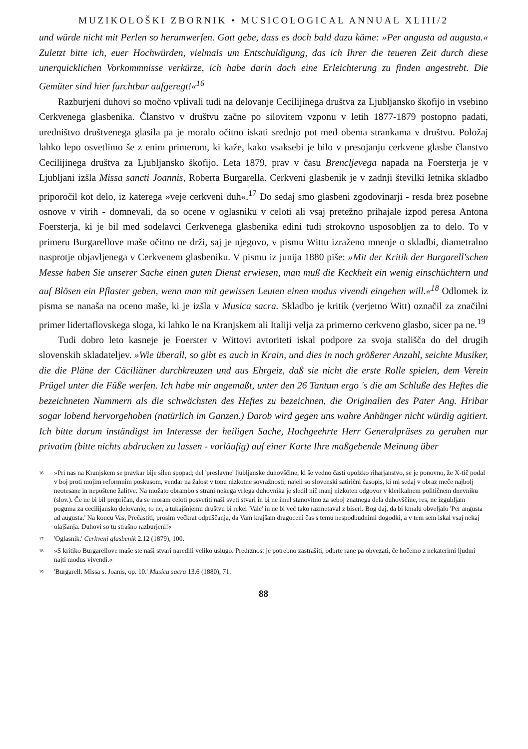MUZIKOLOŠKI ZBORNIK • MUSICOLOGICAL ANNUAL XLIII/2
und würde nicht mit Perlen so herumwerfen. Gott gebe, dass es doch bald dazu käme: »Per angusta ad augusta.« Zuletzt bitte ich, euer Hochwürden, vielmals um Entschuldigung, das ich Ihrer die teueren Zeit durch diese unerquicklichen Vorkommnisse verkürze, ich habe darin doch eine Erleichterung zu finden angestrebt. Die Gemüter sind hier furchtbar aufgeregt!«<sup>16</sup>
Razburjeni duhovi so močno vplivali tudi na delovanje Cecilijinega društva za Ljubljansko škofijo in vsebino Cerkvenega glasbenika. Članstvo v društvu začne po silovitem vzponu v letih 1877-1879 postopno padati, uredništvo društvenega glasila pa je moralo očitno iskati srednjo pot med obema strankama v društvu. Položaj lahko lepo osvetlimo še z enim primerom, ki kaže, kako vsaksebi je bilo v presojanju cerkvene glasbe članstvo Cecilijinega društva za Ljubljansko škofijo. Leta 1879, prav v času Brencljevega napada na Foersterja je v Ljubljani izšla Missa sancti Joannis, Roberta Burgarella. Cerkveni glasbenik je v zadnji številki letnika skladbo priporočil kot delo, iz katerega »veje cerkveni duh«.<sup>17</sup> Do sedaj smo glasbeni zgodovinarji - resda brez posebne osnove v virih - domnevali, da so ocene v oglasniku v celoti ali vsaj pretežno prihajale izpod peresa Antona Foersterja, ki je bil med sodelavci Cerkvenega glasbenika edini tudi strokovno usposobljen za to delo. To v primeru Burgarellove maše očitno ne drži, saj je njegovo, v pismu Wittu izraženo mnenje o skladbi, diametralno nasprotje objavljenega v Cerkvenem glasbeniku. V pismu iz junija 1880 piše: »Mit der Kritik der Burgarell'schen Messe haben Sie unserer Sache einen guten Dienst erwiesen, man muß die Keckheit ein wenig einschüchtern und auf Blösen ein Pflaster geben, wenn man mit gewissen Leuten einen modus vivendi eingehen will.«<sup>18</sup> Odlomek iz pisma se nanaša na oceno maše, ki je izšla v Musica sacra. Skladbo je kritik (verjetno Witt) označil za značilni primer lidertaflovskega sloga, ki lahko le na Kranjskem ali Italiji velja za primerno cerkveno glasbo, sicer pa ne.<sup>19</sup>
Tudi dobro leto kasneje je Foerster v Wittovi avtoriteti iskal podpore za svoja stališča do del drugih slovenskih skladateljev. »Wie überall, so gibt es auch in Krain, und dies in noch größerer Anzahl, seichte Musiker, die die Pläne der Cäciliäner durchkreuzen und aus Ehrgeiz, daß sie nicht die erste Rolle spielen, dem Verein Prügel unter die Füße werfen. Ich habe mir angemaßt, unter den 26 Tantum ergo 's die am Schluße des Heftes die bezeichneten Nummern als die schwächsten des Heftes zu bezeichnen, die Originalien des Pater Ang. Hribar sogar lobend hervorgehoben (natürlich im Ganzen.) Darob wird gegen uns wahre Anhänger nicht würdig agitiert. Ich bitte darum inständigst im Interesse der heiligen Sache, Hochgeehrte Herr Generalpräses zu geruhen nur privatim (bitte nichts abdrucken zu lassen - vorläufig) auf einer Karte Ihre maßgebende Meinung über
<sup>16</sup> »Pri nas na Kranjskem se pravkar bije silen spopad; del 'preslavne' ljubljanske duhovščine, ki še vedno časti opolzko riharjanstvo, se je ponovno, že X-tič podal v boj proti mojim reformnim poskusom, vendar na žalost v tonu nizkotne sovražnosti; najeli so slovenski satirični časopis, ki mi sedaj v obraz meče najbolj neotesane in nepoštene žalitve. Na možato obrambo s strani nekega vrlega duhovnika je sledil nič manj nizkoten odgovor v klerikalnem političnem dnevniku (slov.). Če ne bi bil prepričan, da se moram celoti posvetiti naši sveti stvari in bi ne imel stanovitno za seboj znatnega dela duhovščine, res, ne izgubljam poguma za cecilijansko delovanje, to ne, a tukajšnjemu društvu bi rekel 'Vale' in ne bi več tako razmetaval z biseri. Bog daj, da bi kmalu obveljalo 'Per angusta ad augusta.' Na koncu Vas, Prečastiti, prosim večkrat odpuščanja, da Vam krajšam dragoceni čas s temu nespodbudnimi dogodki, a v tem sem iskal vsaj nekaj olajšanja. Duhovi so tu strašno razburjeni!«
<sup>17</sup> 'Oglasnik.' Cerkveni glasbenik 2.12 (1879), 100.
<sup>18</sup> »S kritiko Burgarellove maše ste naši stvari naredili veliko uslugo. Predrznost je potrebno zastrašiti, odprte rane pa obvezati, če hočemo z nekaterimi ljudmi najti modus vivendi.«
<sup>19</sup> 'Burgarell: Missa s. Joanis, op. 10.' Musica sacra 13.6 (1880), 71.
88